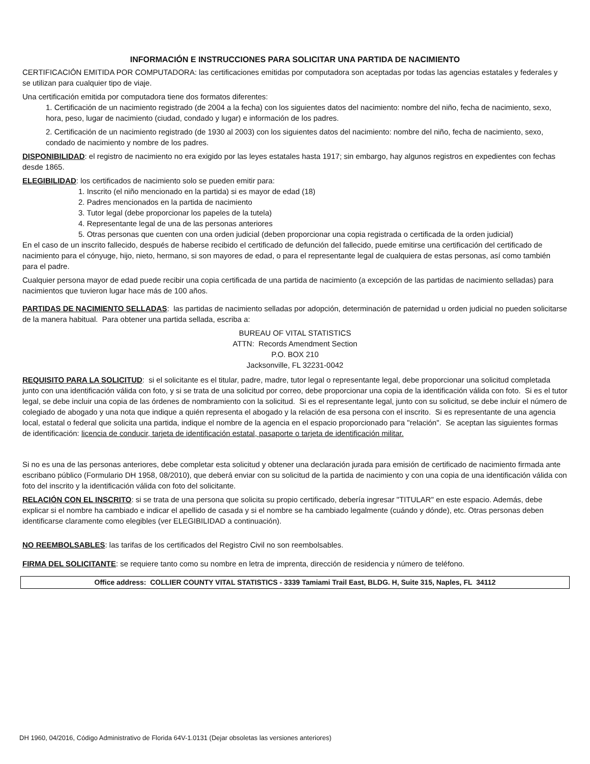INFORMACIÓN E INSTRUCCIONES PARA SOLICITAR UNA PARTIDA DE NACIMIENTO
CERTIFICACIÓN EMITIDA POR COMPUTADORA: las certificaciones emitidas por computadora son aceptadas por todas las agencias estatales y federales y se utilizan para cualquier tipo de viaje.
Una certificación emitida por computadora tiene dos formatos diferentes:
1. Certificación de un nacimiento registrado (de 2004 a la fecha) con los siguientes datos del nacimiento: nombre del niño, fecha de nacimiento, sexo, hora, peso, lugar de nacimiento (ciudad, condado y lugar) e información de los padres.
2. Certificación de un nacimiento registrado (de 1930 al 2003) con los siguientes datos del nacimiento: nombre del niño, fecha de nacimiento, sexo, condado de nacimiento y nombre de los padres.
DISPONIBILIDAD: el registro de nacimiento no era exigido por las leyes estatales hasta 1917; sin embargo, hay algunos registros en expedientes con fechas desde 1865.
ELEGIBILIDAD: los certificados de nacimiento solo se pueden emitir para:
1. Inscrito (el niño mencionado en la partida) si es mayor de edad (18)
2. Padres mencionados en la partida de nacimiento
3. Tutor legal (debe proporcionar los papeles de la tutela)
4. Representante legal de una de las personas anteriores
5. Otras personas que cuenten con una orden judicial (deben proporcionar una copia registrada o certificada de la orden judicial)
En el caso de un inscrito fallecido, después de haberse recibido el certificado de defunción del fallecido, puede emitirse una certificación del certificado de nacimiento para el cónyuge, hijo, nieto, hermano, si son mayores de edad, o para el representante legal de cualquiera de estas personas, así como también para el padre.
Cualquier persona mayor de edad puede recibir una copia certificada de una partida de nacimiento (a excepción de las partidas de nacimiento selladas) para nacimientos que tuvieron lugar hace más de 100 años.
PARTIDAS DE NACIMIENTO SELLADAS: las partidas de nacimiento selladas por adopción, determinación de paternidad u orden judicial no pueden solicitarse de la manera habitual. Para obtener una partida sellada, escriba a:
BUREAU OF VITAL STATISTICS
ATTN: Records Amendment Section
P.O. BOX 210
Jacksonville, FL 32231-0042
REQUISITO PARA LA SOLICITUD: si el solicitante es el titular, padre, madre, tutor legal o representante legal, debe proporcionar una solicitud completada junto con una identificación válida con foto, y si se trata de una solicitud por correo, debe proporcionar una copia de la identificación válida con foto. Si es el tutor legal, se debe incluir una copia de las órdenes de nombramiento con la solicitud. Si es el representante legal, junto con su solicitud, se debe incluir el número de colegiado de abogado y una nota que indique a quién representa el abogado y la relación de esa persona con el inscrito. Si es representante de una agencia local, estatal o federal que solicita una partida, indique el nombre de la agencia en el espacio proporcionado para "relación". Se aceptan las siguientes formas de identificación: licencia de conducir, tarjeta de identificación estatal, pasaporte o tarjeta de identificación militar.
Si no es una de las personas anteriores, debe completar esta solicitud y obtener una declaración jurada para emisión de certificado de nacimiento firmada ante escribano público (Formulario DH 1958, 08/2010), que deberá enviar con su solicitud de la partida de nacimiento y con una copia de una identificación válida con foto del inscrito y la identificación válida con foto del solicitante.
RELACIÓN CON EL INSCRITO: si se trata de una persona que solicita su propio certificado, debería ingresar "TITULAR" en este espacio. Además, debe explicar si el nombre ha cambiado e indicar el apellido de casada y si el nombre se ha cambiado legalmente (cuándo y dónde), etc. Otras personas deben identificarse claramente como elegibles (ver ELEGIBILIDAD a continuación).
NO REEMBOLSABLES: las tarifas de los certificados del Registro Civil no son reembolsables.
FIRMA DEL SOLICITANTE: se requiere tanto como su nombre en letra de imprenta, dirección de residencia y número de teléfono.
Office address: COLLIER COUNTY VITAL STATISTICS - 3339 Tamiami Trail East, BLDG. H, Suite 315, Naples, FL 34112
DH 1960, 04/2016, Código Administrativo de Florida 64V-1.0131 (Dejar obsoletas las versiones anteriores)